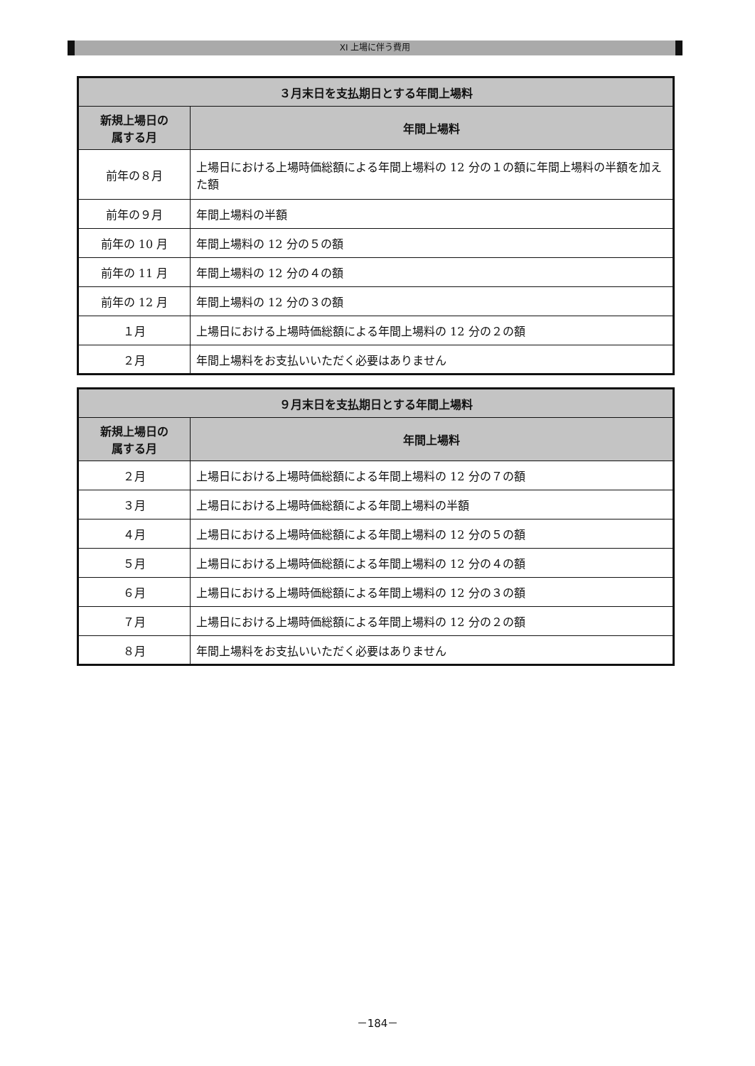XI 上場に伴う費用
| ３月末日を支払期日とする年間上場料 | |
| --- | --- |
| 新規上場日の 属する月 | 年間上場料 |
| 前年の８月 | 上場日における上場時価総額による年間上場料の 12 分の１の額に年間上場料の半額を加えた額 |
| 前年の９月 | 年間上場料の半額 |
| 前年の 10 月 | 年間上場料の 12 分の５の額 |
| 前年の 11 月 | 年間上場料の 12 分の４の額 |
| 前年の 12 月 | 年間上場料の 12 分の３の額 |
| １月 | 上場日における上場時価総額による年間上場料の 12 分の２の額 |
| ２月 | 年間上場料をお支払いいただく必要はありません |
| ９月末日を支払期日とする年間上場料 | |
| --- | --- |
| 新規上場日の 属する月 | 年間上場料 |
| ２月 | 上場日における上場時価総額による年間上場料の 12 分の７の額 |
| ３月 | 上場日における上場時価総額による年間上場料の半額 |
| ４月 | 上場日における上場時価総額による年間上場料の 12 分の５の額 |
| ５月 | 上場日における上場時価総額による年間上場料の 12 分の４の額 |
| ６月 | 上場日における上場時価総額による年間上場料の 12 分の３の額 |
| ７月 | 上場日における上場時価総額による年間上場料の 12 分の２の額 |
| ８月 | 年間上場料をお支払いいただく必要はありません |
－184－